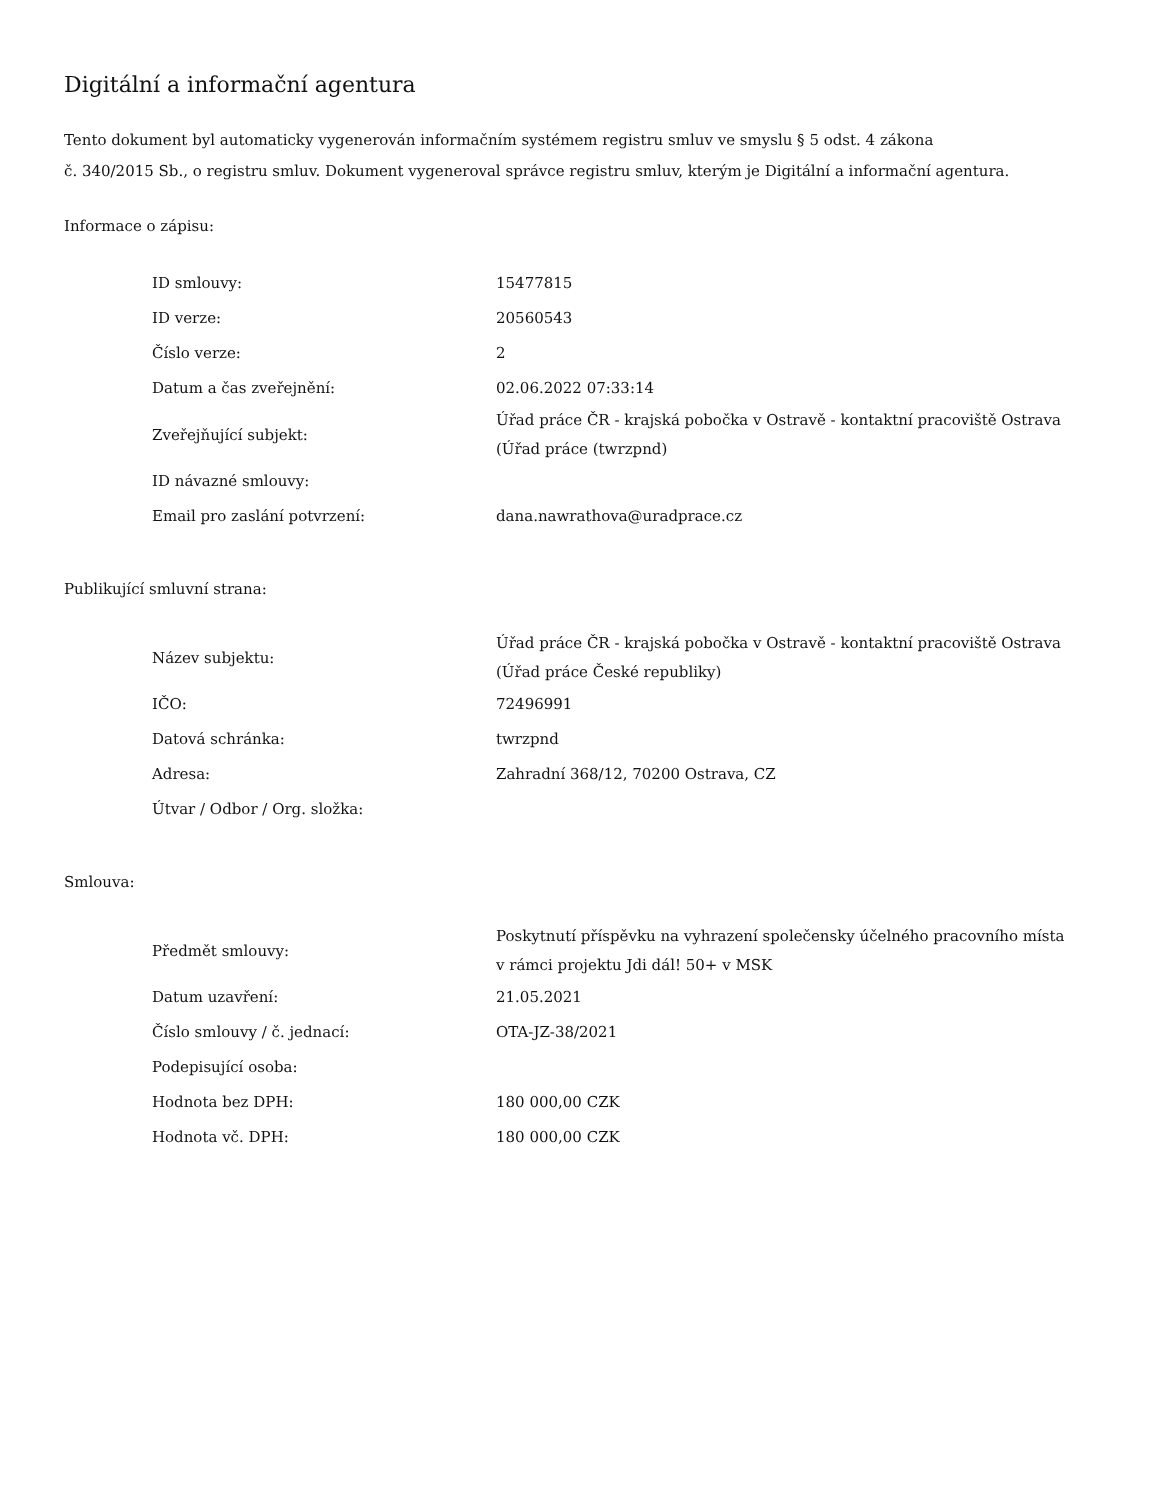Digitální a informační agentura
Tento dokument byl automaticky vygenerován informačním systémem registru smluv ve smyslu § 5 odst. 4 zákona
č. 340/2015 Sb., o registru smluv. Dokument vygeneroval správce registru smluv, kterým je Digitální a informační agentura.
Informace o zápisu:
| ID smlouvy: | 15477815 |
| ID verze: | 20560543 |
| Číslo verze: | 2 |
| Datum a čas zveřejnění: | 02.06.2022 07:33:14 |
| Zveřejňující subjekt: | Úřad práce ČR - krajská pobočka v Ostravě - kontaktní pracoviště Ostrava (Úřad práce (twrzpnd) |
| ID návazné smlouvy: | |
| Email pro zaslání potvrzení: | dana.nawrathova@uradprace.cz |
Publikující smluvní strana:
| Název subjektu: | Úřad práce ČR - krajská pobočka v Ostravě - kontaktní pracoviště Ostrava (Úřad práce České republiky) |
| IČO: | 72496991 |
| Datová schránka: | twrzpnd |
| Adresa: | Zahradní 368/12, 70200 Ostrava, CZ |
| Útvar / Odbor / Org. složka: | |
Smlouva:
| Předmět smlouvy: | Poskytnutí příspěvku na vyhrazení společensky účelného pracovního místa v rámci projektu Jdi dál! 50+ v MSK |
| Datum uzavření: | 21.05.2021 |
| Číslo smlouvy / č. jednací: | OTA-JZ-38/2021 |
| Podepisující osoba: | |
| Hodnota bez DPH: | 180 000,00 CZK |
| Hodnota vč. DPH: | 180 000,00 CZK |